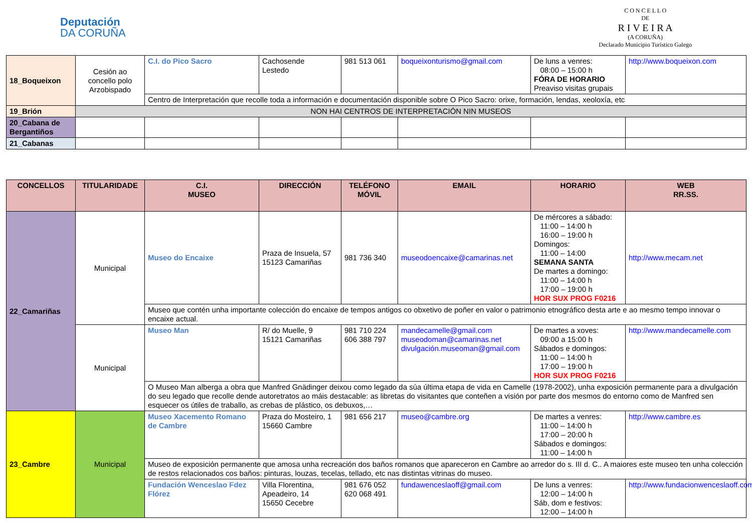Deputación
DA CORUÑA
C O N C E L L O
DE
R I V E I R A
(A CORUÑA)
Declarado Municipio Turístico Galego
| 18_Boqueixon | Cesión ao concello polo Arzobispado | C.I. do Pico Sacro | Cachosende Lestedo | 981 513 061 | boqueixonturismo@gmail.com | De luns a venres: 08:00 – 15:00 h FÓRA DE HORARIO Preaviso visitas grupais | http://www.boqueixon.com |
| | | Centro de Interpretación que recolle toda a información e documentación disponible sobre O Pico Sacro: orixe, formación, lendas, xeoloxía, etc | | | | | |
| 19_Brión | NON HAI CENTROS DE INTERPRETACIÓN NIN MUSEOS | | | | | | |
| 20_Cabana de Bergantiños | | | | | | | |
| 21_Cabanas | | | | | | | |
| CONCELLOS | TITULARIDADE | C.I. MUSEO | DIRECCIÓN | TELÉFONO MÓVIL | EMAIL | HORARIO | WEB RR.SS. |
| --- | --- | --- | --- | --- | --- | --- | --- |
| 22_Camariñas | Municipal | Museo do Encaixe | Praza de Insuela, 57 15123 Camariñas | 981 736 340 | museodoencaixe@camarinas.net | De mércores a sábado: 11:00 – 14:00 h 16:00 – 19:00 h Domingos: 11:00 – 14:00 SEMANA SANTA De martes a domingo: 11:00 – 14:00 h 17:00 – 19:00 h HOR SUX PROG F0216 | http://www.mecam.net |
| | | Museo que contén unha importante colección do encaixe de tempos antigos co obxetivo de poñer en valor o patrimonio etnográfico desta arte e ao mesmo tempo innovar o encaixe actual. | | | | | |
| | Municipal | Museo Man | R/ do Muelle, 9 15121 Camariñas | 981 710 224 606 388 797 | mandecamelle@gmail.com museodoman@camarinas.net divulgación.museoman@gmail.com | De martes a xoves: 09:00 a 15:00 h Sábados e domingos: 11:00 – 14:00 h 17:00 – 19:00 h HOR SUX PROG F0216 | http://www.mandecamelle.com |
| | | O Museo Man alberga a obra que Manfred Gnädinger deixou como legado da súa última etapa de vida en Camelle (1978-2002), unha exposición permanente para a divulgación do seu legado que recolle dende autoretratos ao máis destacable: as libretas do visitantes que conteñen a visión por parte dos mesmos do entorno como de Manfred sen esquecer os útiles de traballo, as crebas de plástico, os debuxos,… | | | | | |
| 23_Cambre | Municipal | Museo Xacemento Romano de Cambre | Praza do Mosteiro, 1 15660 Cambre | 981 656 217 | museo@cambre.org | De martes a venres: 11:00 – 14:00 h 17:00 – 20:00 h Sábados e domingos: 11:00 – 14:00 h | http://www.cambre.es |
| | | Museo de exposición permanente que amosa unha recreación dos baños romanos que apareceron en Cambre ao arredor do s. III d. C.. A maiores este museo ten unha colección de restos relacionados cos baños: pinturas, louzas, tecelas, tellado, etc nas distintas vitrinas do museo. | | | | | |
| | | Fundación Wenceslao Fdez Flórez | Villa Florentina, Apeadeiro, 14 15650 Cecebre | 981 676 052 620 068 491 | fundawenceslaoff@gmail.com | De luns a venres: 12:00 – 14:00 h Sáb, dom e festivos: 12:00 – 14:00 h | http://www.fundacionwenceslaoff.com |